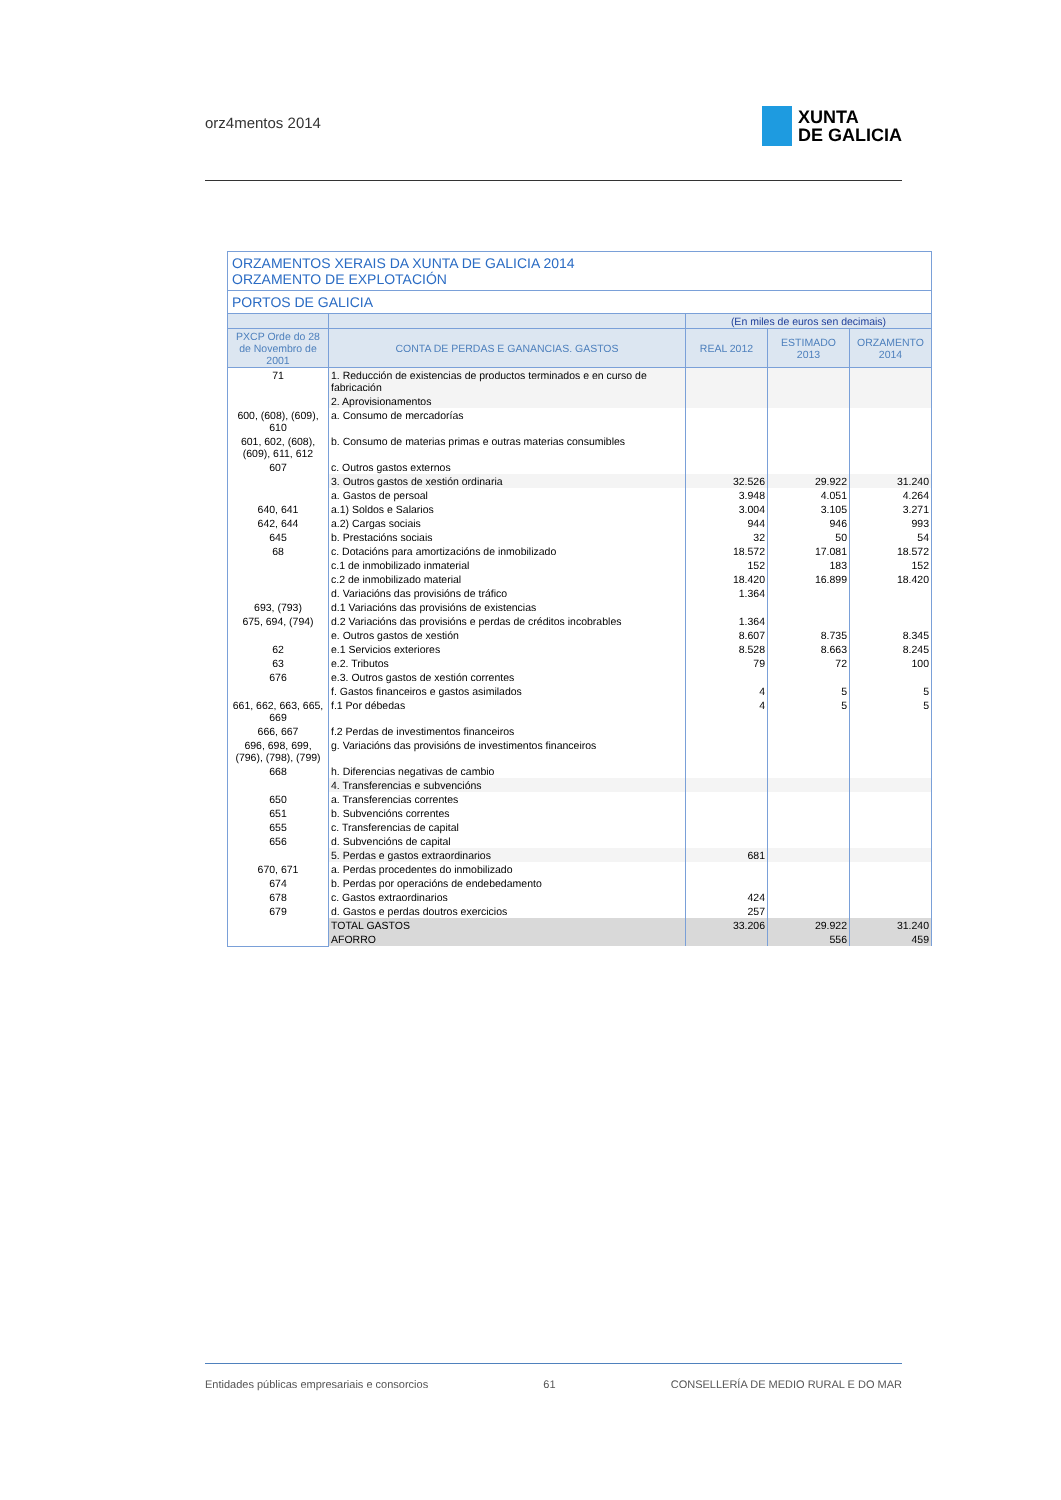orz4mentos 2014
XUNTA
DE GALICIA
| ORZAMENTOS XERAIS DA XUNTA DE GALICIA 2014 ORZAMENTO DE EXPLOTACIÓN | | | | |
| PORTOS DE GALICIA | | | | |
| | | (En miles de euros sen decimais) | | |
| PXCP Orde do 28 de Novembro de 2001 | CONTA DE PERDAS E GANANCIAS. GASTOS | REAL 2012 | ESTIMADO 2013 | ORZAMENTO 2014 |
| 71 | 1. Reducción de existencias de productos terminados e en curso de fabricación | | | |
| | 2. Aprovisionamentos | | | |
| 600, (608), (609), 610 | a. Consumo de mercadorías | | | |
| 601, 602, (608), (609), 611, 612 | b. Consumo de materias primas e outras materias consumibles | | | |
| 607 | c. Outros gastos externos | | | |
| | 3. Outros gastos de xestión ordinaria | 32.526 | 29.922 | 31.240 |
| | a. Gastos de persoal | 3.948 | 4.051 | 4.264 |
| 640, 641 | a.1) Soldos e Salarios | 3.004 | 3.105 | 3.271 |
| 642, 644 | a.2) Cargas sociais | 944 | 946 | 993 |
| 645 | b. Prestacións sociais | 32 | 50 | 54 |
| 68 | c. Dotacións para amortizacións de inmobilizado | 18.572 | 17.081 | 18.572 |
| | c.1 de inmobilizado inmaterial | 152 | 183 | 152 |
| | c.2 de inmobilizado material | 18.420 | 16.899 | 18.420 |
| | d. Variacións das provisións de tráfico | 1.364 | | |
| 693, (793) | d.1 Variacións das provisións de existencias | | | |
| 675, 694, (794) | d.2 Variacións das provisións e perdas de créditos incobrables | 1.364 | | |
| | e. Outros gastos de xestión | 8.607 | 8.735 | 8.345 |
| 62 | e.1 Servicios exteriores | 8.528 | 8.663 | 8.245 |
| 63 | e.2. Tributos | 79 | 72 | 100 |
| 676 | e.3. Outros gastos de xestión correntes | | | |
| | f. Gastos financeiros e gastos asimilados | 4 | 5 | 5 |
| 661, 662, 663, 665, 669 | f.1 Por débedas | 4 | 5 | 5 |
| 666, 667 | f.2 Perdas de investimentos financeiros | | | |
| 696, 698, 699, (796), (798), (799) | g. Variacións das provisións de investimentos financeiros | | | |
| 668 | h. Diferencias negativas de cambio | | | |
| | 4. Transferencias e subvencións | | | |
| 650 | a. Transferencias correntes | | | |
| 651 | b. Subvencións correntes | | | |
| 655 | c. Transferencias de capital | | | |
| 656 | d. Subvencións de capital | | | |
| | 5. Perdas e gastos extraordinarios | 681 | | |
| 670, 671 | a. Perdas procedentes do inmobilizado | | | |
| 674 | b. Perdas por operacións de endebedamento | | | |
| 678 | c. Gastos extraordinarios | 424 | | |
| 679 | d. Gastos e perdas doutros exercicios | 257 | | |
| | TOTAL GASTOS | 33.206 | 29.922 | 31.240 |
| | AFORRO | | 556 | 459 |
Entidades públicas empresariais e consorcios 61 CONSELLERÍA DE MEDIO RURAL E DO MAR